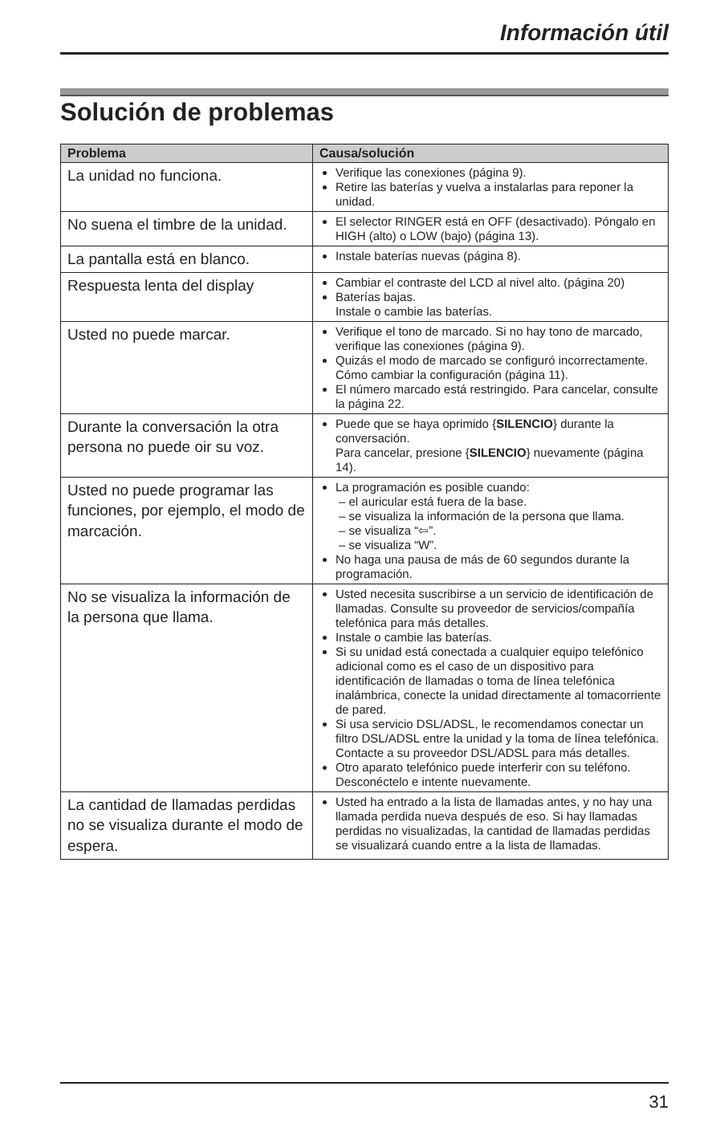Información útil
Solución de problemas
| Problema | Causa/solución |
| --- | --- |
| La unidad no funciona. | Verifique las conexiones (página 9). Retire las baterías y vuelva a instalarlas para reponer la unidad. |
| No suena el timbre de la unidad. | El selector RINGER está en OFF (desactivado). Póngalo en HIGH (alto) o LOW (bajo) (página 13). |
| La pantalla está en blanco. | Instale baterías nuevas (página 8). |
| Respuesta lenta del display | Cambiar el contraste del LCD al nivel alto. (página 20) Baterías bajas. Instale o cambie las baterías. |
| Usted no puede marcar. | Verifique el tono de marcado. Si no hay tono de marcado, verifique las conexiones (página 9). Quizás el modo de marcado se configuró incorrectamente. Cómo cambiar la configuración (página 11). El número marcado está restringido. Para cancelar, consulte la página 22. |
| Durante la conversación la otra persona no puede oir su voz. | Puede que se haya oprimido { SILENCIO } durante la conversación. Para cancelar, presione { SILENCIO } nuevamente (página 14). |
| Usted no puede programar las funciones, por ejemplo, el modo de marcación. | La programación es posible cuando: – el auricular está fuera de la base. – se visualiza la información de la persona que llama. – se visualiza “⇦”. – se visualiza “W”. No haga una pausa de más de 60 segundos durante la programación. |
| No se visualiza la información de la persona que llama. | Usted necesita suscribirse a un servicio de identificación de llamadas. Consulte su proveedor de servicios/compañía telefónica para más detalles. Instale o cambie las baterías. Si su unidad está conectada a cualquier equipo telefónico adicional como es el caso de un dispositivo para identificación de llamadas o toma de línea telefónica inalámbrica, conecte la unidad directamente al tomacorriente de pared. Si usa servicio DSL/ADSL, le recomendamos conectar un filtro DSL/ADSL entre la unidad y la toma de línea telefónica. Contacte a su proveedor DSL/ADSL para más detalles. Otro aparato telefónico puede interferir con su teléfono. Desconéctelo e intente nuevamente. |
| La cantidad de llamadas perdidas no se visualiza durante el modo de espera. | Usted ha entrado a la lista de llamadas antes, y no hay una llamada perdida nueva después de eso. Si hay llamadas perdidas no visualizadas, la cantidad de llamadas perdidas se visualizará cuando entre a la lista de llamadas. |
31